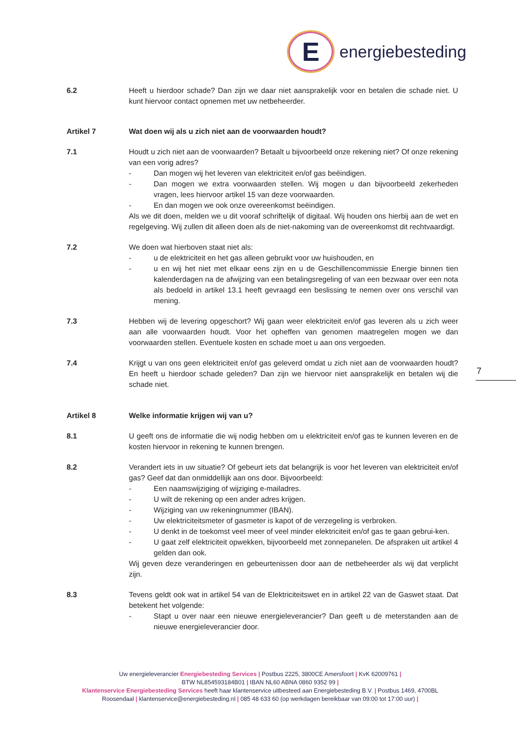E
energiebesteding
6.2 Heeft u hierdoor schade? Dan zijn we daar niet aansprakelijk voor en betalen die schade niet. U kunt hiervoor contact opnemen met uw netbeheerder.
Artikel 7 Wat doen wij als u zich niet aan de voorwaarden houdt?
7.1 Houdt u zich niet aan de voorwaarden? Betaalt u bijvoorbeeld onze rekening niet? Of onze rekening van een vorig adres?
- Dan mogen wij het leveren van elektriciteit en/of gas beëindigen.
- Dan mogen we extra voorwaarden stellen. Wij mogen u dan bijvoorbeeld zekerheden vragen, lees hiervoor artikel 15 van deze voorwaarden.
- En dan mogen we ook onze overeenkomst beëindigen.
Als we dit doen, melden we u dit vooraf schriftelijk of digitaal. Wij houden ons hierbij aan de wet en regelgeving. Wij zullen dit alleen doen als de niet-nakoming van de overeenkomst dit rechtvaardigt.
7.2 We doen wat hierboven staat niet als:
- u de elektriciteit en het gas alleen gebruikt voor uw huishouden, en
- u en wij het niet met elkaar eens zijn en u de Geschillencommissie Energie binnen tien kalenderdagen na de afwijzing van een betalingsregeling of van een bezwaar over een nota als bedoeld in artikel 13.1 heeft gevraagd een beslissing te nemen over ons verschil van mening.
7.3 Hebben wij de levering opgeschort? Wij gaan weer elektriciteit en/of gas leveren als u zich weer aan alle voorwaarden houdt. Voor het opheffen van genomen maatregelen mogen we dan voorwaarden stellen. Eventuele kosten en schade moet u aan ons vergoeden.
7.4 Krijgt u van ons geen elektriciteit en/of gas geleverd omdat u zich niet aan de voorwaarden houdt? En heeft u hierdoor schade geleden? Dan zijn we hiervoor niet aansprakelijk en betalen wij die schade niet.
Artikel 8 Welke informatie krijgen wij van u?
8.1 U geeft ons de informatie die wij nodig hebben om u elektriciteit en/of gas te kunnen leveren en de kosten hiervoor in rekening te kunnen brengen.
8.2 Verandert iets in uw situatie? Of gebeurt iets dat belangrijk is voor het leveren van elektriciteit en/of gas? Geef dat dan onmiddellijk aan ons door. Bijvoorbeeld:
- Een naamswijziging of wijziging e-mailadres.
- U wilt de rekening op een ander adres krijgen.
- Wijziging van uw rekeningnummer (IBAN).
- Uw elektriciteitsmeter of gasmeter is kapot of de verzegeling is verbroken.
- U denkt in de toekomst veel meer of veel minder elektriciteit en/of gas te gaan gebrui-ken.
- U gaat zelf elektriciteit opwekken, bijvoorbeeld met zonnepanelen. De afspraken uit artikel 4 gelden dan ook.
Wij geven deze veranderingen en gebeurtenissen door aan de netbeheerder als wij dat verplicht zijn.
8.3 Tevens geldt ook wat in artikel 54 van de Elektriciteitswet en in artikel 22 van de Gaswet staat. Dat betekent het volgende:
- Stapt u over naar een nieuwe energieleverancier? Dan geeft u de meterstanden aan de nieuwe energieleverancier door.
7
Uw energieleverancier Energiebesteding Services | Postbus 2225, 3800CE Amersfoort | KvK 62009761 |
BTW NL854593184B01 | IBAN NL60 ABNA 0860 9352 99 |
Klantenservice Energiebesteding Services heeft haar klantenservice uitbesteed aan Energiebesteding B.V. | Postbus 1469, 4700BL Roosendaal | klantenservice@energiebesteding.nl | 085 48 633 60 (op werkdagen bereikbaar van 09:00 tot 17:00 uur) |